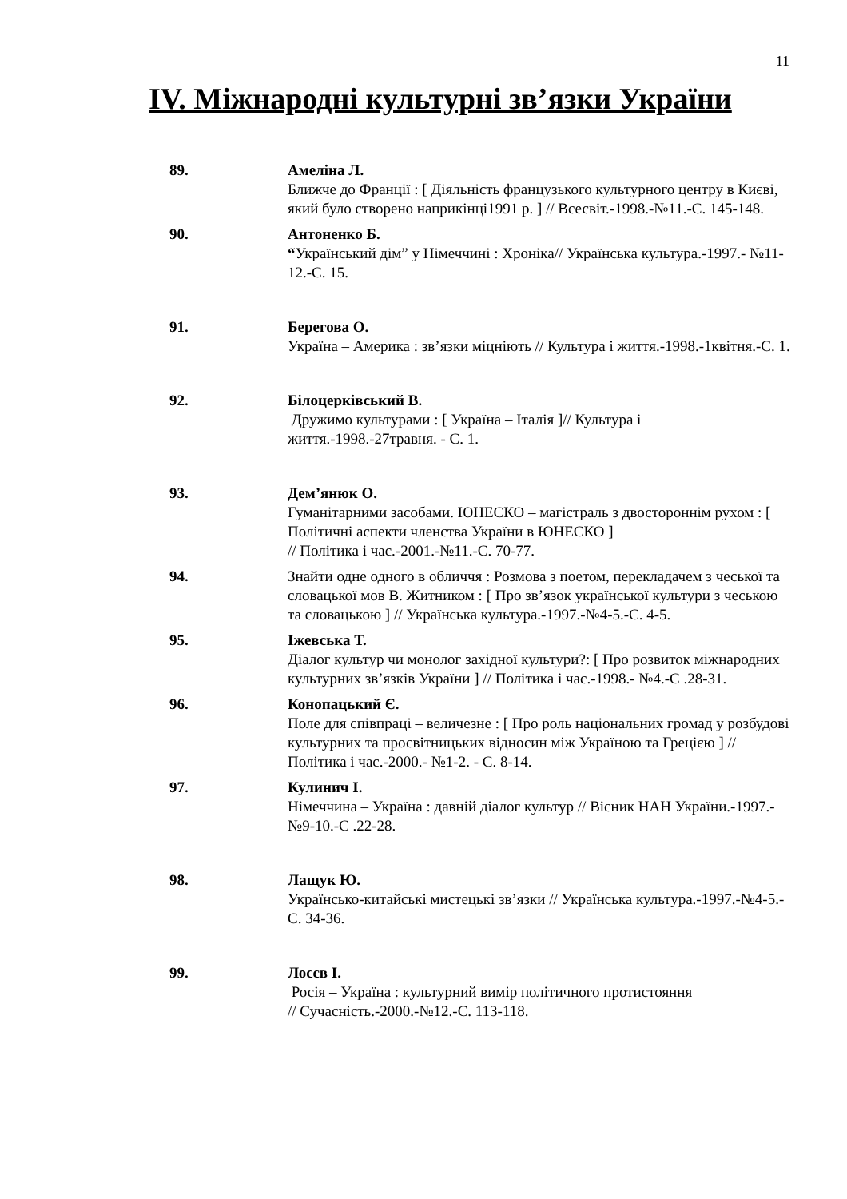11
IV. Міжнародні культурні зв’язки України
89. Амеліна Л.
Ближче до Франції : [ Діяльність французького культурного центру в Києві, який було створено наприкінці1991 р. ] // Всесвіт.-1998.-№11.-С. 145-148.
90. Антоненко Б.
“Український дім” у Німеччині : Хроніка// Українська культура.-1997.- №11-12.-С. 15.
91. Берегова О.
Україна – Америка : зв’язки міцніють // Культура і життя.-1998.-1квітня.-С. 1.
92. Білоцерківський В.
Дружимо культурами : [ Україна – Італія ]// Культура і життя.-1998.-27травня. - С. 1.
93. Дем’янюк О.
Гуманітарними засобами. ЮНЕСКО – магістраль з двостороннім рухом : [ Політичні аспекти членства України в ЮНЕСКО ]
// Політика і час.-2001.-№11.-С. 70-77.
94. Знайти одне одного в обличчя : Розмова з поетом, перекладачем з чеської та словацької мов В. Житником : [ Про зв’язок української культури з чеською та словацькою ] // Українська культура.-1997.-№4-5.-С. 4-5.
95. Іжевська Т.
Діалог культур чи монолог західної культури?: [ Про розвиток міжнародних культурних зв’язків України ] // Політика і час.-1998.- №4.-С .28-31.
96. Конопацький Є.
Поле для співпраці – величезне : [ Про роль національних громад у розбудові культурних та просвітницьких відносин між Україною та Грецією ] // Політика і час.-2000.- №1-2. - С. 8-14.
97. Кулинич І.
Німеччина – Україна : давній діалог культур // Вісник НАН України.-1997.-№9-10.-С .22-28.
98. Лащук Ю.
Українсько-китайські мистецькі зв’язки // Українська культура.-1997.-№4-5.-С. 34-36.
99. Лосєв І.
Росія – Україна : культурний вимір політичного протистояння
// Сучасність.-2000.-№12.-С. 113-118.